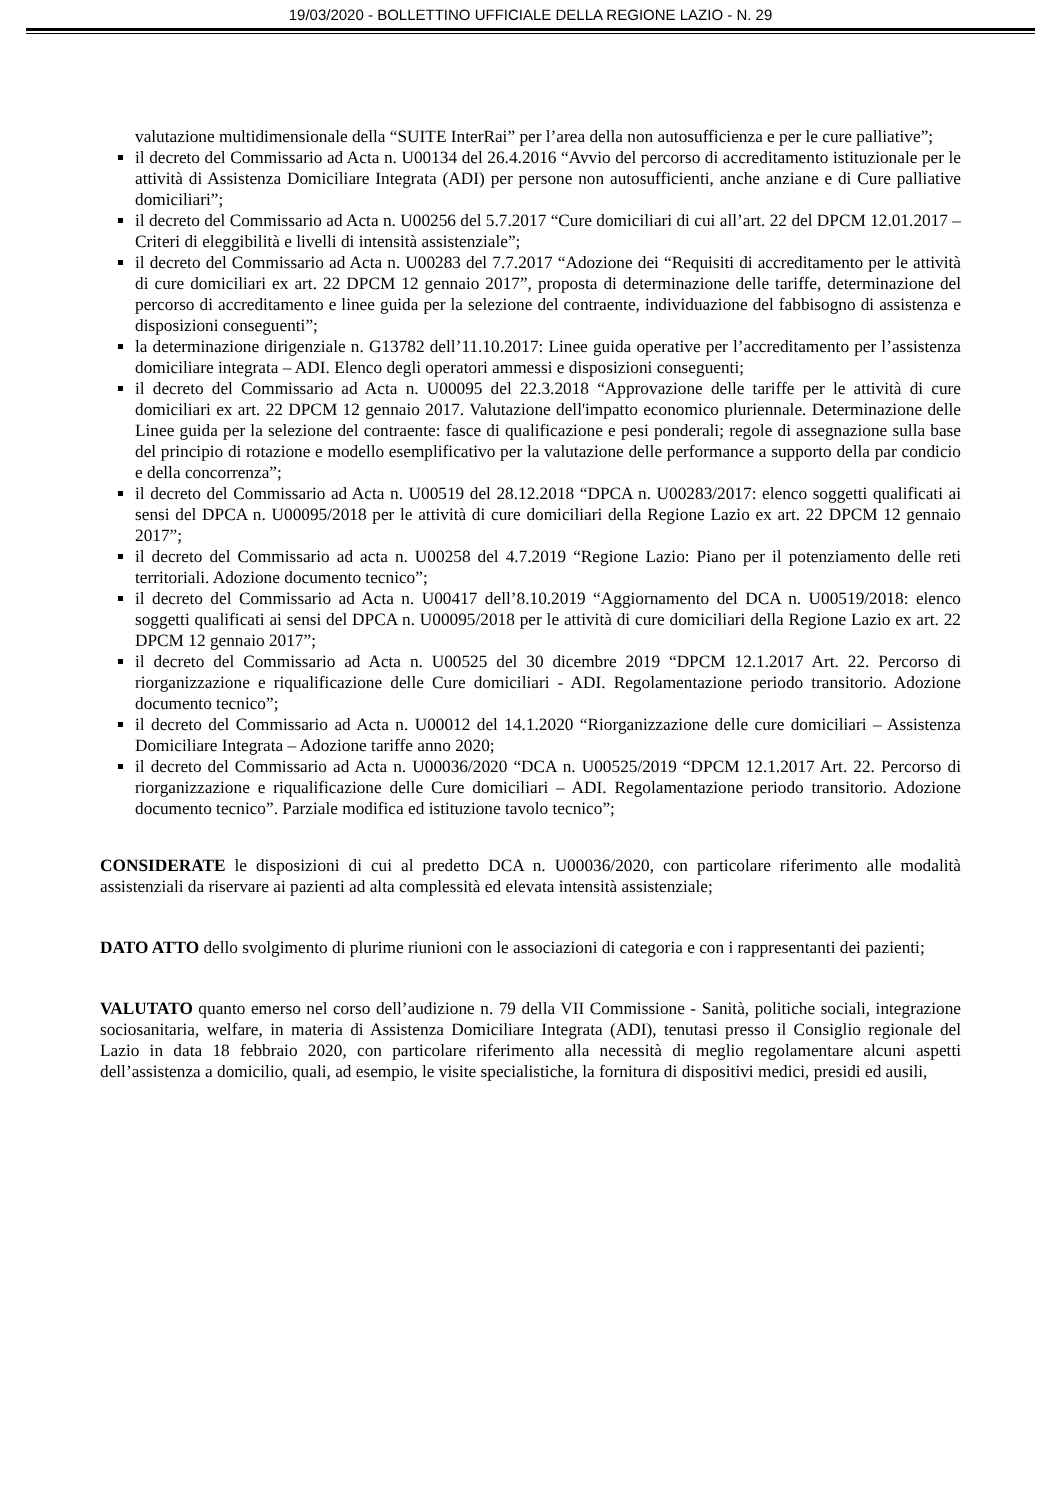19/03/2020 - BOLLETTINO UFFICIALE DELLA REGIONE LAZIO - N. 29
valutazione multidimensionale della “SUITE InterRai” per l’area della non autosufficienza e per le cure palliative”;
il decreto del Commissario ad Acta n. U00134 del 26.4.2016 “Avvio del percorso di accreditamento istituzionale per le attività di Assistenza Domiciliare Integrata (ADI) per persone non autosufficienti, anche anziane e di Cure palliative domiciliari”;
il decreto del Commissario ad Acta n. U00256 del 5.7.2017 “Cure domiciliari di cui all’art. 22 del DPCM 12.01.2017 – Criteri di eleggibilità e livelli di intensità assistenziale”;
il decreto del Commissario ad Acta n. U00283 del 7.7.2017 “Adozione dei “Requisiti di accreditamento per le attività di cure domiciliari ex art. 22 DPCM 12 gennaio 2017”, proposta di determinazione delle tariffe, determinazione del percorso di accreditamento e linee guida per la selezione del contraente, individuazione del fabbisogno di assistenza e disposizioni conseguenti”;
la determinazione dirigenziale n. G13782 dell’11.10.2017: Linee guida operative per l’accreditamento per l’assistenza domiciliare integrata – ADI. Elenco degli operatori ammessi e disposizioni conseguenti;
il decreto del Commissario ad Acta n. U00095 del 22.3.2018 “Approvazione delle tariffe per le attività di cure domiciliari ex art. 22 DPCM 12 gennaio 2017. Valutazione dell'impatto economico pluriennale. Determinazione delle Linee guida per la selezione del contraente: fasce di qualificazione e pesi ponderali; regole di assegnazione sulla base del principio di rotazione e modello esemplificativo per la valutazione delle performance a supporto della par condicio e della concorrenza”;
il decreto del Commissario ad Acta n. U00519 del 28.12.2018 “DPCA n. U00283/2017: elenco soggetti qualificati ai sensi del DPCA n. U00095/2018 per le attività di cure domiciliari della Regione Lazio ex art. 22 DPCM 12 gennaio 2017”;
il decreto del Commissario ad acta n. U00258 del 4.7.2019 “Regione Lazio: Piano per il potenziamento delle reti territoriali. Adozione documento tecnico”;
il decreto del Commissario ad Acta n. U00417 dell’8.10.2019 “Aggiornamento del DCA n. U00519/2018: elenco soggetti qualificati ai sensi del DPCA n. U00095/2018 per le attività di cure domiciliari della Regione Lazio ex art. 22 DPCM 12 gennaio 2017”;
il decreto del Commissario ad Acta n. U00525 del 30 dicembre 2019 “DPCM 12.1.2017 Art. 22. Percorso di riorganizzazione e riqualificazione delle Cure domiciliari - ADI. Regolamentazione periodo transitorio. Adozione documento tecnico”;
il decreto del Commissario ad Acta n. U00012 del 14.1.2020 “Riorganizzazione delle cure domiciliari – Assistenza Domiciliare Integrata – Adozione tariffe anno 2020;
il decreto del Commissario ad Acta n. U00036/2020 “DCA n. U00525/2019 “DPCM 12.1.2017 Art. 22. Percorso di riorganizzazione e riqualificazione delle Cure domiciliari – ADI. Regolamentazione periodo transitorio. Adozione documento tecnico”. Parziale modifica ed istituzione tavolo tecnico”;
CONSIDERATE le disposizioni di cui al predetto DCA n. U00036/2020, con particolare riferimento alle modalità assistenziali da riservare ai pazienti ad alta complessità ed elevata intensità assistenziale;
DATO ATTO dello svolgimento di plurime riunioni con le associazioni di categoria e con i rappresentanti dei pazienti;
VALUTATO quanto emerso nel corso dell’audizione n. 79 della VII Commissione - Sanità, politiche sociali, integrazione sociosanitaria, welfare, in materia di Assistenza Domiciliare Integrata (ADI), tenutasi presso il Consiglio regionale del Lazio in data 18 febbraio 2020, con particolare riferimento alla necessità di meglio regolamentare alcuni aspetti dell’assistenza a domicilio, quali, ad esempio, le visite specialistiche, la fornitura di dispositivi medici, presidi ed ausili,